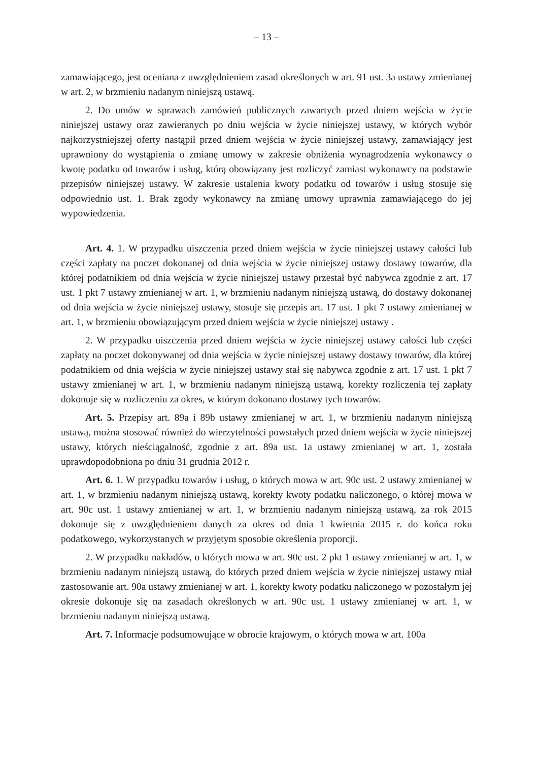– 13 –
zamawiającego, jest oceniana z uwzględnieniem zasad określonych w art. 91 ust. 3a ustawy zmienianej w art. 2, w brzmieniu nadanym niniejszą ustawą.
2. Do umów w sprawach zamówień publicznych zawartych przed dniem wejścia w życie niniejszej ustawy oraz zawieranych po dniu wejścia w życie niniejszej ustawy, w których wybór najkorzystniejszej oferty nastąpił przed dniem wejścia w życie niniejszej ustawy, zamawiający jest uprawniony do wystąpienia o zmianę umowy w zakresie obniżenia wynagrodzenia wykonawcy o kwotę podatku od towarów i usług, którą obowiązany jest rozliczyć zamiast wykonawcy na podstawie przepisów niniejszej ustawy. W zakresie ustalenia kwoty podatku od towarów i usług stosuje się odpowiednio ust. 1. Brak zgody wykonawcy na zmianę umowy uprawnia zamawiającego do jej wypowiedzenia.
Art. 4. 1. W przypadku uiszczenia przed dniem wejścia w życie niniejszej ustawy całości lub części zapłaty na poczet dokonanej od dnia wejścia w życie niniejszej ustawy dostawy towarów, dla której podatnikiem od dnia wejścia w życie niniejszej ustawy przestał być nabywca zgodnie z art. 17 ust. 1 pkt 7 ustawy zmienianej w art. 1, w brzmieniu nadanym niniejszą ustawą, do dostawy dokonanej od dnia wejścia w życie niniejszej ustawy, stosuje się przepis art. 17 ust. 1 pkt 7 ustawy zmienianej w art. 1, w brzmieniu obowiązującym przed dniem wejścia w życie niniejszej ustawy .
2. W przypadku uiszczenia przed dniem wejścia w życie niniejszej ustawy całości lub części zapłaty na poczet dokonywanej od dnia wejścia w życie niniejszej ustawy dostawy towarów, dla której podatnikiem od dnia wejścia w życie niniejszej ustawy stał się nabywca zgodnie z art. 17 ust. 1 pkt 7 ustawy zmienianej w art. 1, w brzmieniu nadanym niniejszą ustawą, korekty rozliczenia tej zapłaty dokonuje się w rozliczeniu za okres, w którym dokonano dostawy tych towarów.
Art. 5. Przepisy art. 89a i 89b ustawy zmienianej w art. 1, w brzmieniu nadanym niniejszą ustawą, można stosować również do wierzytelności powstałych przed dniem wejścia w życie niniejszej ustawy, których nieściągalność, zgodnie z art. 89a ust. 1a ustawy zmienianej w art. 1, została uprawdopodobniona po dniu 31 grudnia 2012 r.
Art. 6. 1. W przypadku towarów i usług, o których mowa w art. 90c ust. 2 ustawy zmienianej w art. 1, w brzmieniu nadanym niniejszą ustawą, korekty kwoty podatku naliczonego, o której mowa w art. 90c ust. 1 ustawy zmienianej w art. 1, w brzmieniu nadanym niniejszą ustawą, za rok 2015 dokonuje się z uwzględnieniem danych za okres od dnia 1 kwietnia 2015 r. do końca roku podatkowego, wykorzystanych w przyjętym sposobie określenia proporcji.
2. W przypadku nakładów, o których mowa w art. 90c ust. 2 pkt 1 ustawy zmienianej w art. 1, w brzmieniu nadanym niniejszą ustawą, do których przed dniem wejścia w życie niniejszej ustawy miał zastosowanie art. 90a ustawy zmienianej w art. 1, korekty kwoty podatku naliczonego w pozostałym jej okresie dokonuje się na zasadach określonych w art. 90c ust. 1 ustawy zmienianej w art. 1, w brzmieniu nadanym niniejszą ustawą.
Art. 7. Informacje podsumowujące w obrocie krajowym, o których mowa w art. 100a